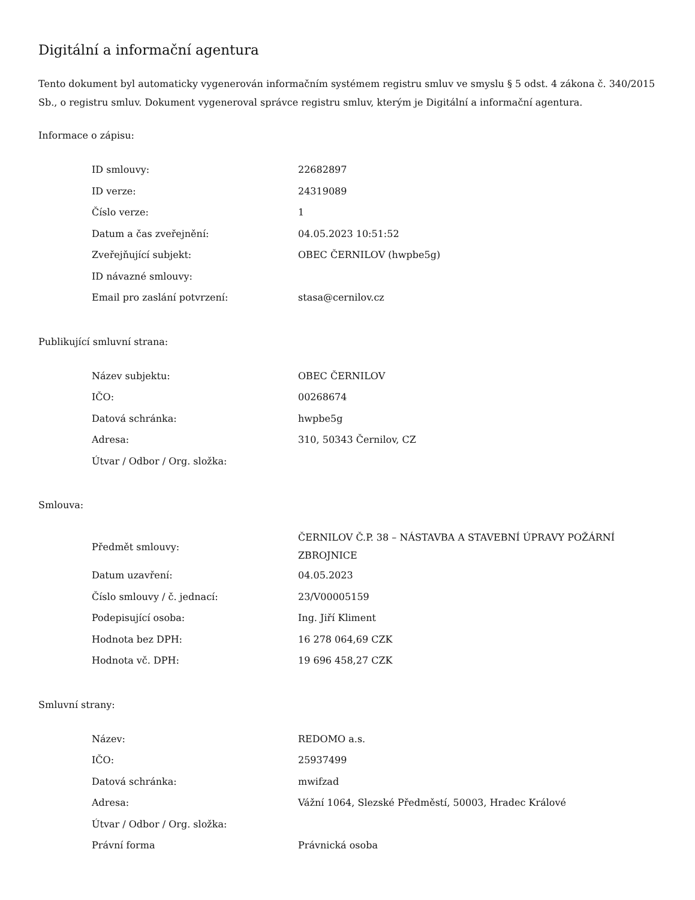Digitální a informační agentura
Tento dokument byl automaticky vygenerován informačním systémem registru smluv ve smyslu § 5 odst. 4 zákona č. 340/2015 Sb., o registru smluv. Dokument vygeneroval správce registru smluv, kterým je Digitální a informační agentura.
Informace o zápisu:
| ID smlouvy: | 22682897 |
| ID verze: | 24319089 |
| Číslo verze: | 1 |
| Datum a čas zveřejnění: | 04.05.2023 10:51:52 |
| Zveřejňující subjekt: | OBEC ČERNILOV (hwpbe5g) |
| ID návazné smlouvy: | |
| Email pro zaslání potvrzení: | stasa@cernilov.cz |
Publikující smluvní strana:
| Název subjektu: | OBEC ČERNILOV |
| IČO: | 00268674 |
| Datová schránka: | hwpbe5g |
| Adresa: | 310, 50343 Černilov, CZ |
| Útvar / Odbor / Org. složka: | |
Smlouva:
| Předmět smlouvy: | ČERNILOV Č.P. 38 – NÁSTAVBA A STAVEBNÍ ÚPRAVY POŽÁRNÍ ZBROJNICE |
| Datum uzavření: | 04.05.2023 |
| Číslo smlouvy / č. jednací: | 23/V00005159 |
| Podepisující osoba: | Ing. Jiří Kliment |
| Hodnota bez DPH: | 16 278 064,69 CZK |
| Hodnota vč. DPH: | 19 696 458,27 CZK |
Smluvní strany:
| Název: | REDOMO a.s. |
| IČO: | 25937499 |
| Datová schránka: | mwifzad |
| Adresa: | Vážní 1064, Slezské Předměstí, 50003, Hradec Králové |
| Útvar / Odbor / Org. složka: | |
| Právní forma | Právnická osoba |